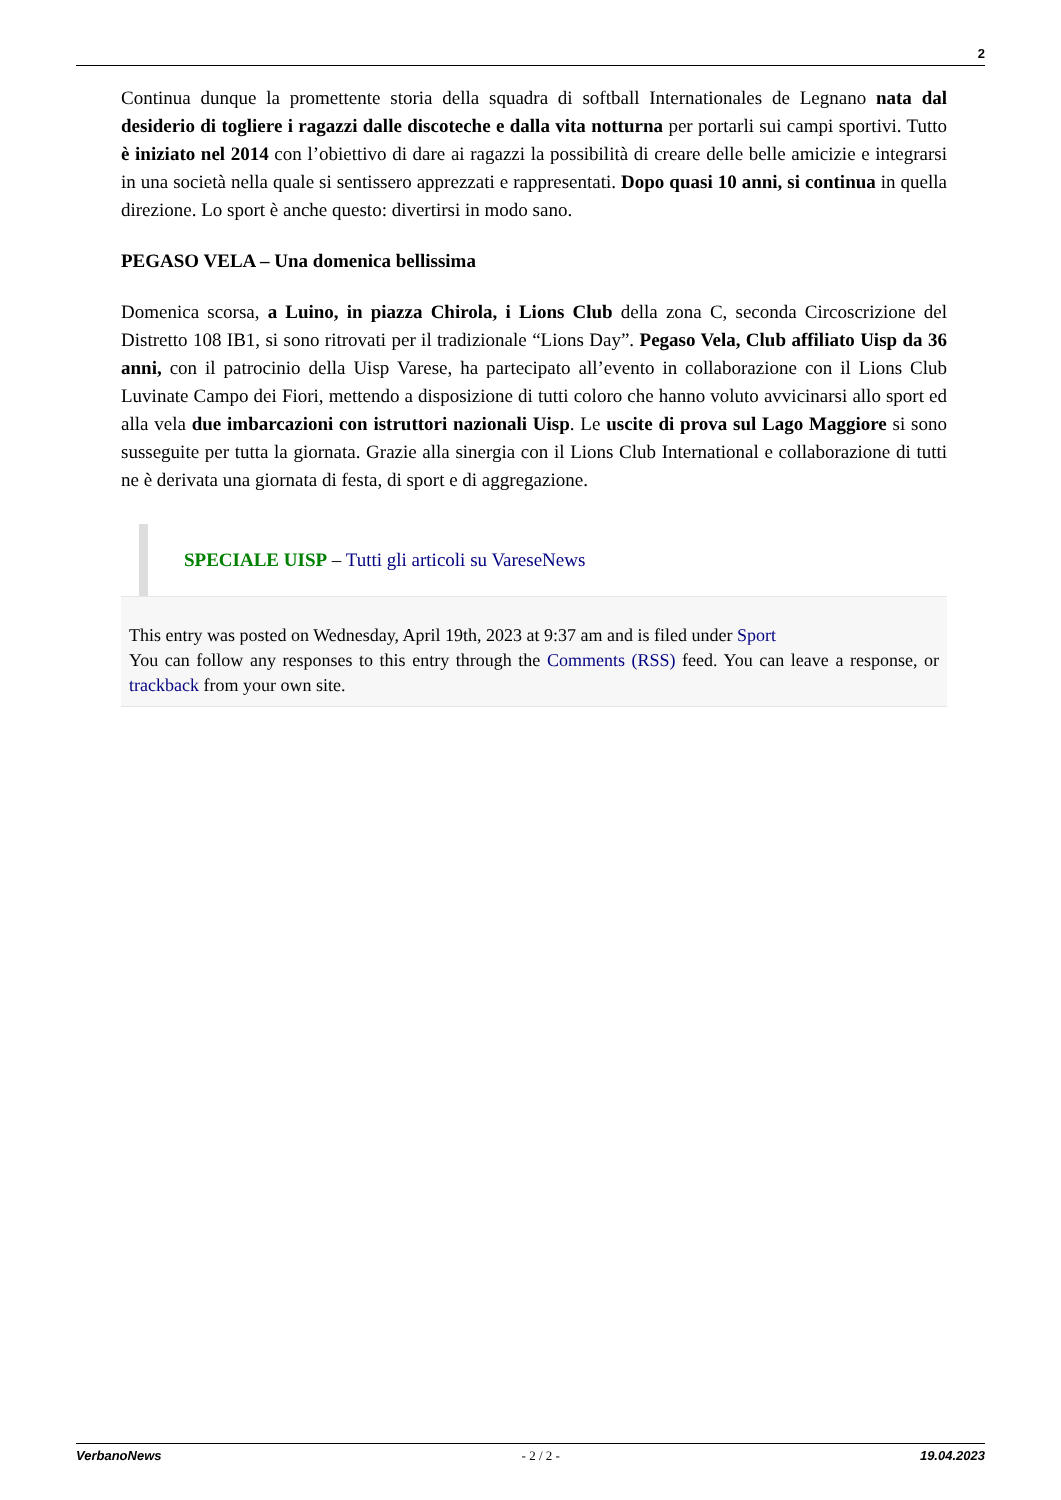2
Continua dunque la promettente storia della squadra di softball Internationales de Legnano nata dal desiderio di togliere i ragazzi dalle discoteche e dalla vita notturna per portarli sui campi sportivi. Tutto è iniziato nel 2014 con l’obiettivo di dare ai ragazzi la possibilità di creare delle belle amicizie e integrarsi in una società nella quale si sentissero apprezzati e rappresentati. Dopo quasi 10 anni, si continua in quella direzione. Lo sport è anche questo: divertirsi in modo sano.
PEGASO VELA – Una domenica bellissima
Domenica scorsa, a Luino, in piazza Chirola, i Lions Club della zona C, seconda Circoscrizione del Distretto 108 IB1, si sono ritrovati per il tradizionale “Lions Day”. Pegaso Vela, Club affiliato Uisp da 36 anni, con il patrocinio della Uisp Varese, ha partecipato all’evento in collaborazione con il Lions Club Luvinate Campo dei Fiori, mettendo a disposizione di tutti coloro che hanno voluto avvicinarsi allo sport ed alla vela due imbarcazioni con istruttori nazionali Uisp. Le uscite di prova sul Lago Maggiore si sono susseguite per tutta la giornata. Grazie alla sinergia con il Lions Club International e collaborazione di tutti ne è derivata una giornata di festa, di sport e di aggregazione.
SPECIALE UISP – Tutti gli articoli su VareseNews
This entry was posted on Wednesday, April 19th, 2023 at 9:37 am and is filed under Sport
You can follow any responses to this entry through the Comments (RSS) feed. You can leave a response, or trackback from your own site.
VerbanoNews - 2 / 2 - 19.04.2023